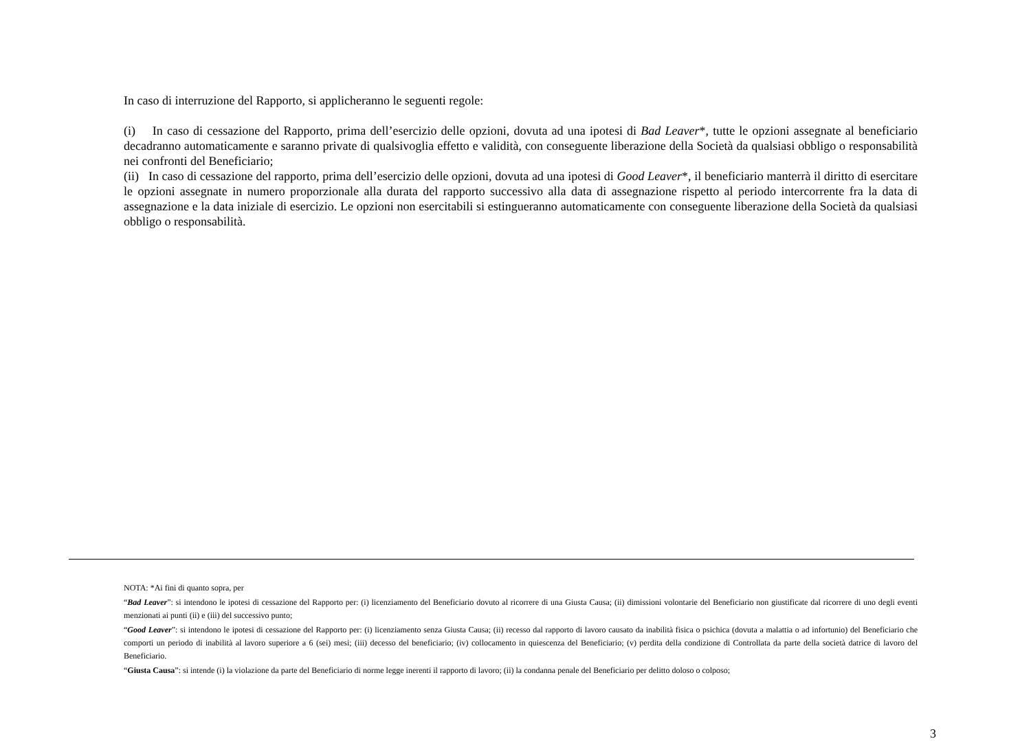In caso di interruzione del Rapporto, si applicheranno le seguenti regole:
(i) In caso di cessazione del Rapporto, prima dell’esercizio delle opzioni, dovuta ad una ipotesi di Bad Leaver*, tutte le opzioni assegnate al beneficiario decadranno automaticamente e saranno private di qualsivoglia effetto e validità, con conseguente liberazione della Società da qualsiasi obbligo o responsabilità nei confronti del Beneficiario;
(ii) In caso di cessazione del rapporto, prima dell’esercizio delle opzioni, dovuta ad una ipotesi di Good Leaver*, il beneficiario manterrà il diritto di esercitare le opzioni assegnate in numero proporzionale alla durata del rapporto successivo alla data di assegnazione rispetto al periodo intercorrente fra la data di assegnazione e la data iniziale di esercizio. Le opzioni non esercitabili si estingueranno automaticamente con conseguente liberazione della Società da qualsiasi obbligo o responsabilità.
NOTA: *Ai fini di quanto sopra, per
“Bad Leaver”: si intendono le ipotesi di cessazione del Rapporto per: (i) licenziamento del Beneficiario dovuto al ricorrere di una Giusta Causa; (ii) dimissioni volontarie del Beneficiario non giustificate dal ricorrere di uno degli eventi menzionati ai punti (ii) e (iii) del successivo punto;
“Good Leaver”: si intendono le ipotesi di cessazione del Rapporto per: (i) licenziamento senza Giusta Causa; (ii) recesso dal rapporto di lavoro causato da inabilità fisica o psichica (dovuta a malattia o ad infortunio) del Beneficiario che comporti un periodo di inabilità al lavoro superiore a 6 (sei) mesi; (iii) decesso del beneficiario; (iv) collocamento in quiescenza del Beneficiario; (v) perdita della condizione di Controllata da parte della società datrice di lavoro del Beneficiario.
“Giusta Causa”: si intende (i) la violazione da parte del Beneficiario di norme legge inerenti il rapporto di lavoro; (ii) la condanna penale del Beneficiario per delitto doloso o colposo;
3